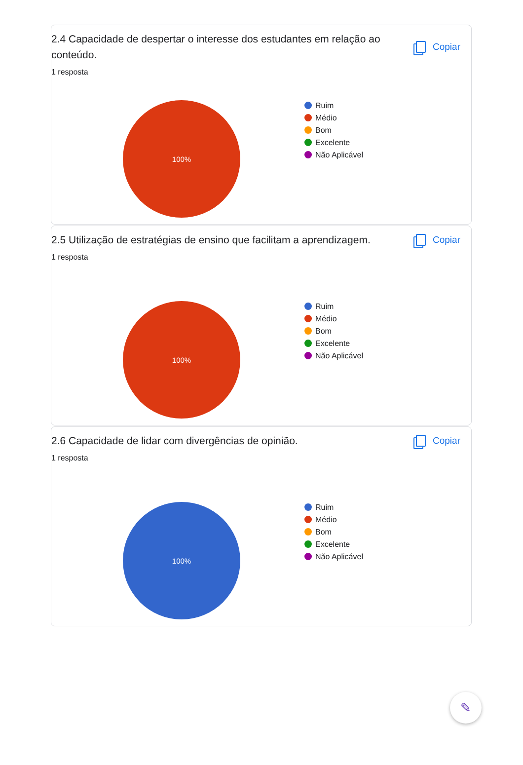2.4 Capacidade de despertar o interesse dos estudantes em relação ao conteúdo.
Copiar
1 resposta
100%
Ruim
Médio
Bom
Excelente
Não Aplicável
2.5 Utilização de estratégias de ensino que facilitam a aprendizagem.
Copiar
1 resposta
100%
Ruim
Médio
Bom
Excelente
Não Aplicável
2.6 Capacidade de lidar com divergências de opinião.
Copiar
1 resposta
100%
Ruim
Médio
Bom
Excelente
Não Aplicável
✎